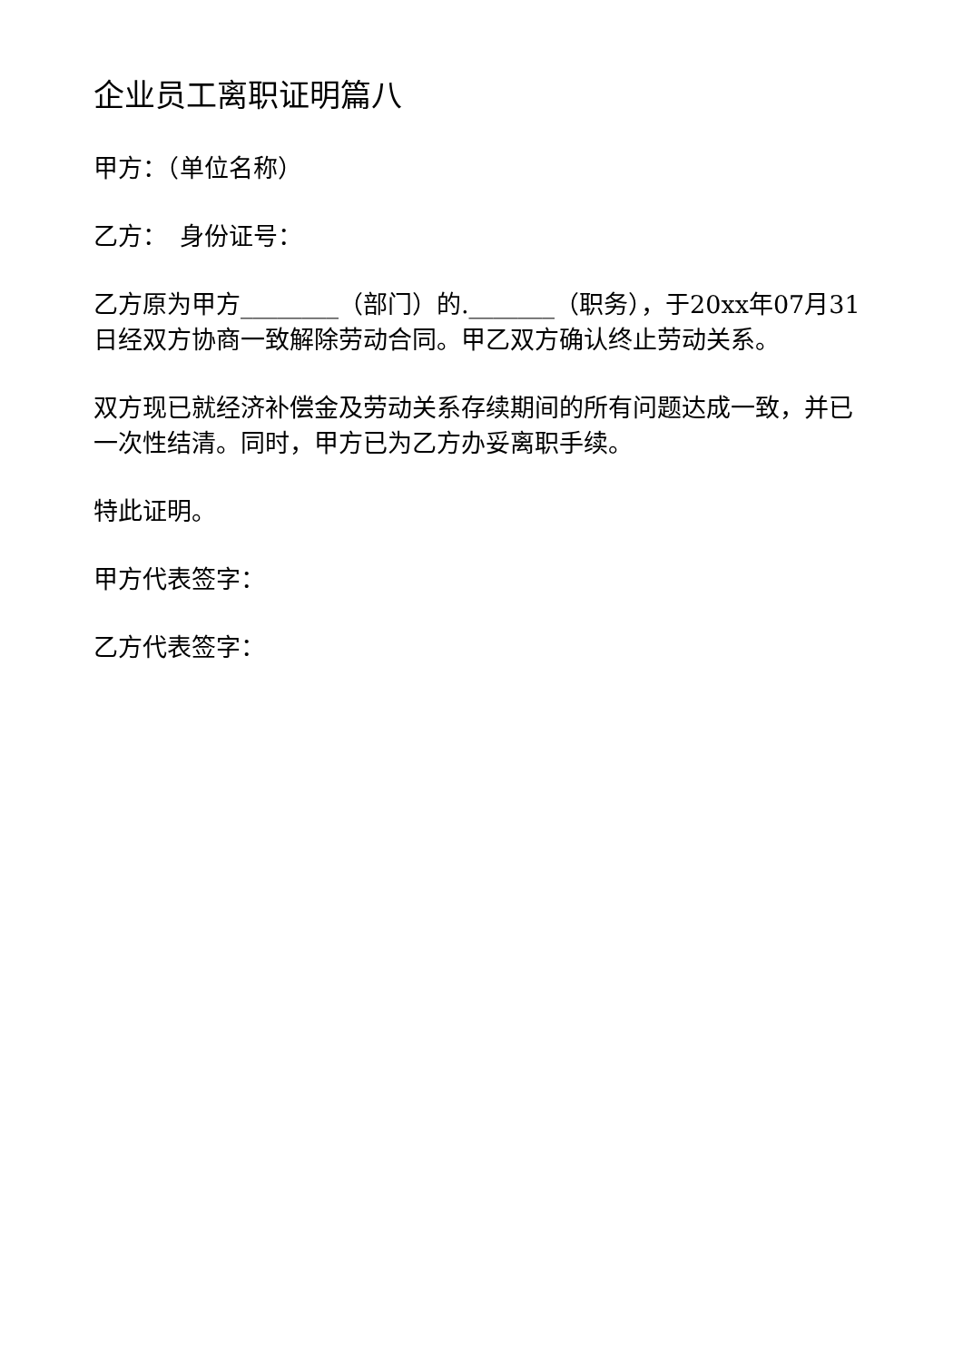企业员工离职证明篇八
甲方：（单位名称）
乙方：　身份证号：
乙方原为甲方________（部门）的._______（职务），于20xx年07月31日经双方协商一致解除劳动合同。甲乙双方确认终止劳动关系。
双方现已就经济补偿金及劳动关系存续期间的所有问题达成一致，并已一次性结清。同时，甲方已为乙方办妥离职手续。
特此证明。
甲方代表签字：
乙方代表签字：